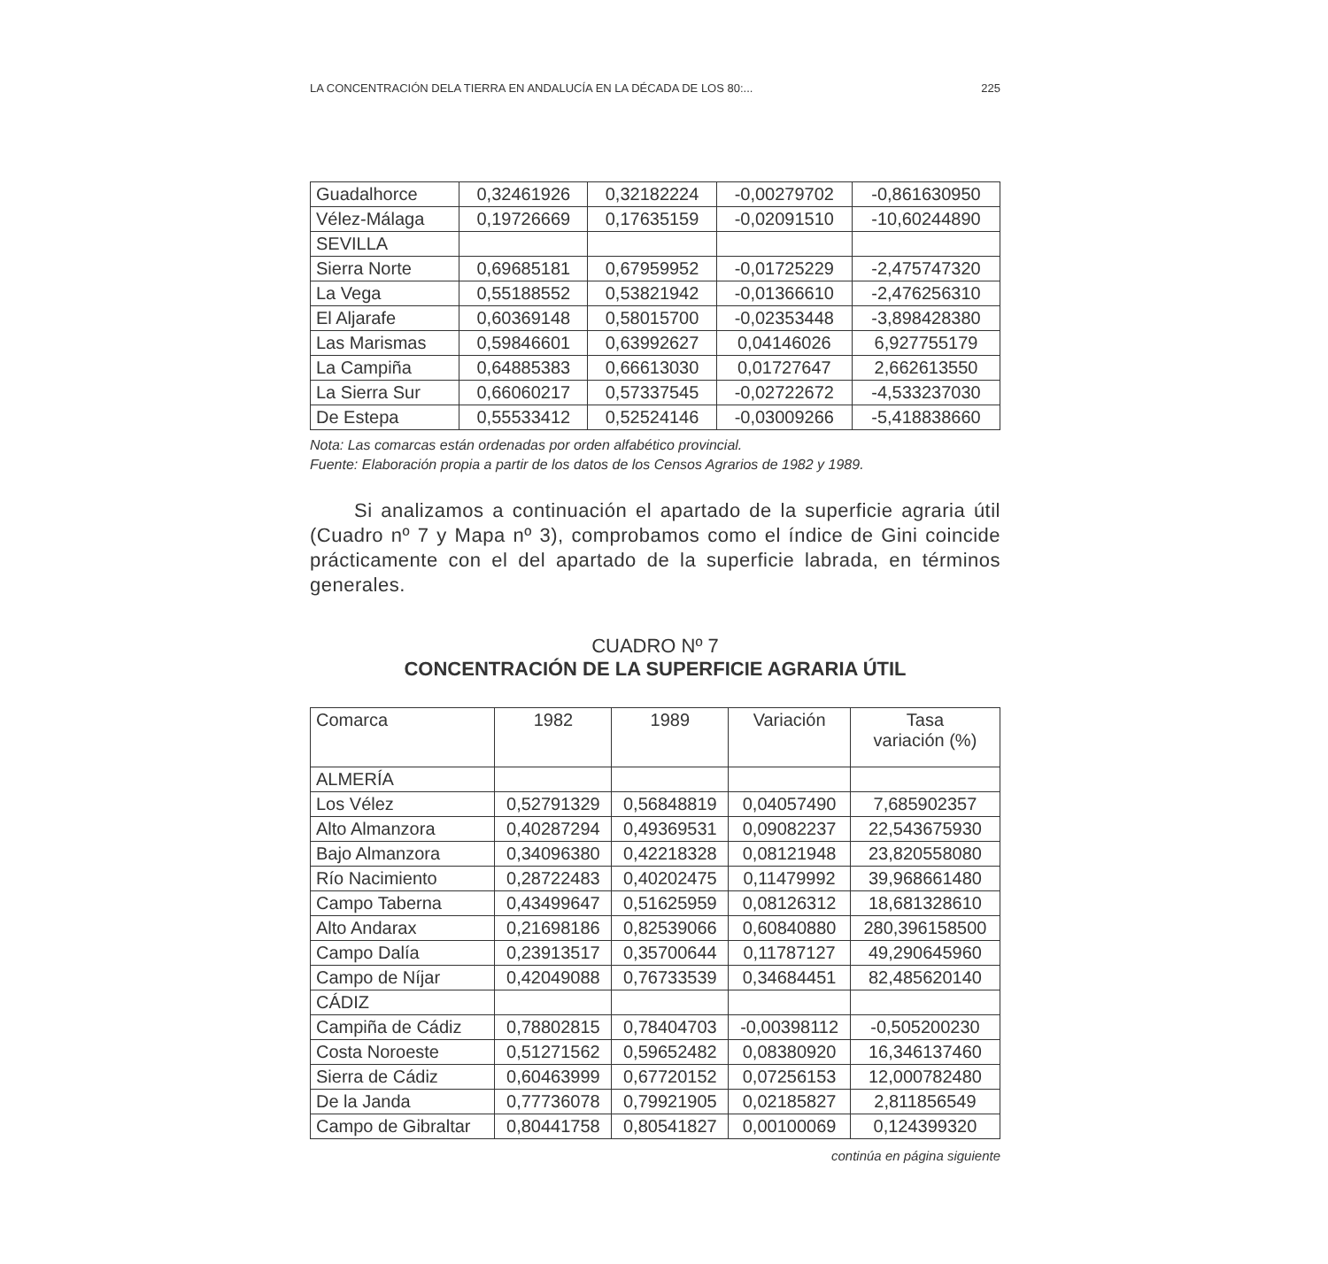LA CONCENTRACIÓN DELA TIERRA EN ANDALUCÍA EN LA DÉCADA DE LOS 80:... 225
| Guadalhorce | 0,32461926 | 0,32182224 | -0,00279702 | -0,861630950 |
| Vélez-Málaga | 0,19726669 | 0,17635159 | -0,02091510 | -10,60244890 |
| SEVILLA | | | | |
| Sierra Norte | 0,69685181 | 0,67959952 | -0,01725229 | -2,475747320 |
| La Vega | 0,55188552 | 0,53821942 | -0,01366610 | -2,476256310 |
| El Aljarafe | 0,60369148 | 0,58015700 | -0,02353448 | -3,898428380 |
| Las Marismas | 0,59846601 | 0,63992627 | 0,04146026 | 6,927755179 |
| La Campiña | 0,64885383 | 0,66613030 | 0,01727647 | 2,662613550 |
| La Sierra Sur | 0,66060217 | 0,57337545 | -0,02722672 | -4,533237030 |
| De Estepa | 0,55533412 | 0,52524146 | -0,03009266 | -5,418838660 |
Nota: Las comarcas están ordenadas por orden alfabético provincial.
Fuente: Elaboración propia a partir de los datos de los Censos Agrarios de 1982 y 1989.
Si analizamos a continuación el apartado de la superficie agraria útil (Cuadro nº 7 y Mapa nº 3), comprobamos como el índice de Gini coincide prácticamente con el del apartado de la superficie labrada, en términos generales.
CUADRO Nº 7
CONCENTRACIÓN DE LA SUPERFICIE AGRARIA ÚTIL
| Comarca | 1982 | 1989 | Variación | Tasa variación (%) |
| --- | --- | --- | --- | --- |
| ALMERÍA | | | | |
| Los Vélez | 0,52791329 | 0,56848819 | 0,04057490 | 7,685902357 |
| Alto Almanzora | 0,40287294 | 0,49369531 | 0,09082237 | 22,543675930 |
| Bajo Almanzora | 0,34096380 | 0,42218328 | 0,08121948 | 23,820558080 |
| Río Nacimiento | 0,28722483 | 0,40202475 | 0,11479992 | 39,968661480 |
| Campo Taberna | 0,43499647 | 0,51625959 | 0,08126312 | 18,681328610 |
| Alto Andarax | 0,21698186 | 0,82539066 | 0,60840880 | 280,396158500 |
| Campo Dalía | 0,23913517 | 0,35700644 | 0,11787127 | 49,290645960 |
| Campo de Níjar | 0,42049088 | 0,76733539 | 0,34684451 | 82,485620140 |
| CÁDIZ | | | | |
| Campiña de Cádiz | 0,78802815 | 0,78404703 | -0,00398112 | -0,505200230 |
| Costa Noroeste | 0,51271562 | 0,59652482 | 0,08380920 | 16,346137460 |
| Sierra de Cádiz | 0,60463999 | 0,67720152 | 0,07256153 | 12,000782480 |
| De la Janda | 0,77736078 | 0,79921905 | 0,02185827 | 2,811856549 |
| Campo de Gibraltar | 0,80441758 | 0,80541827 | 0,00100069 | 0,124399320 |
continúa en página siguiente